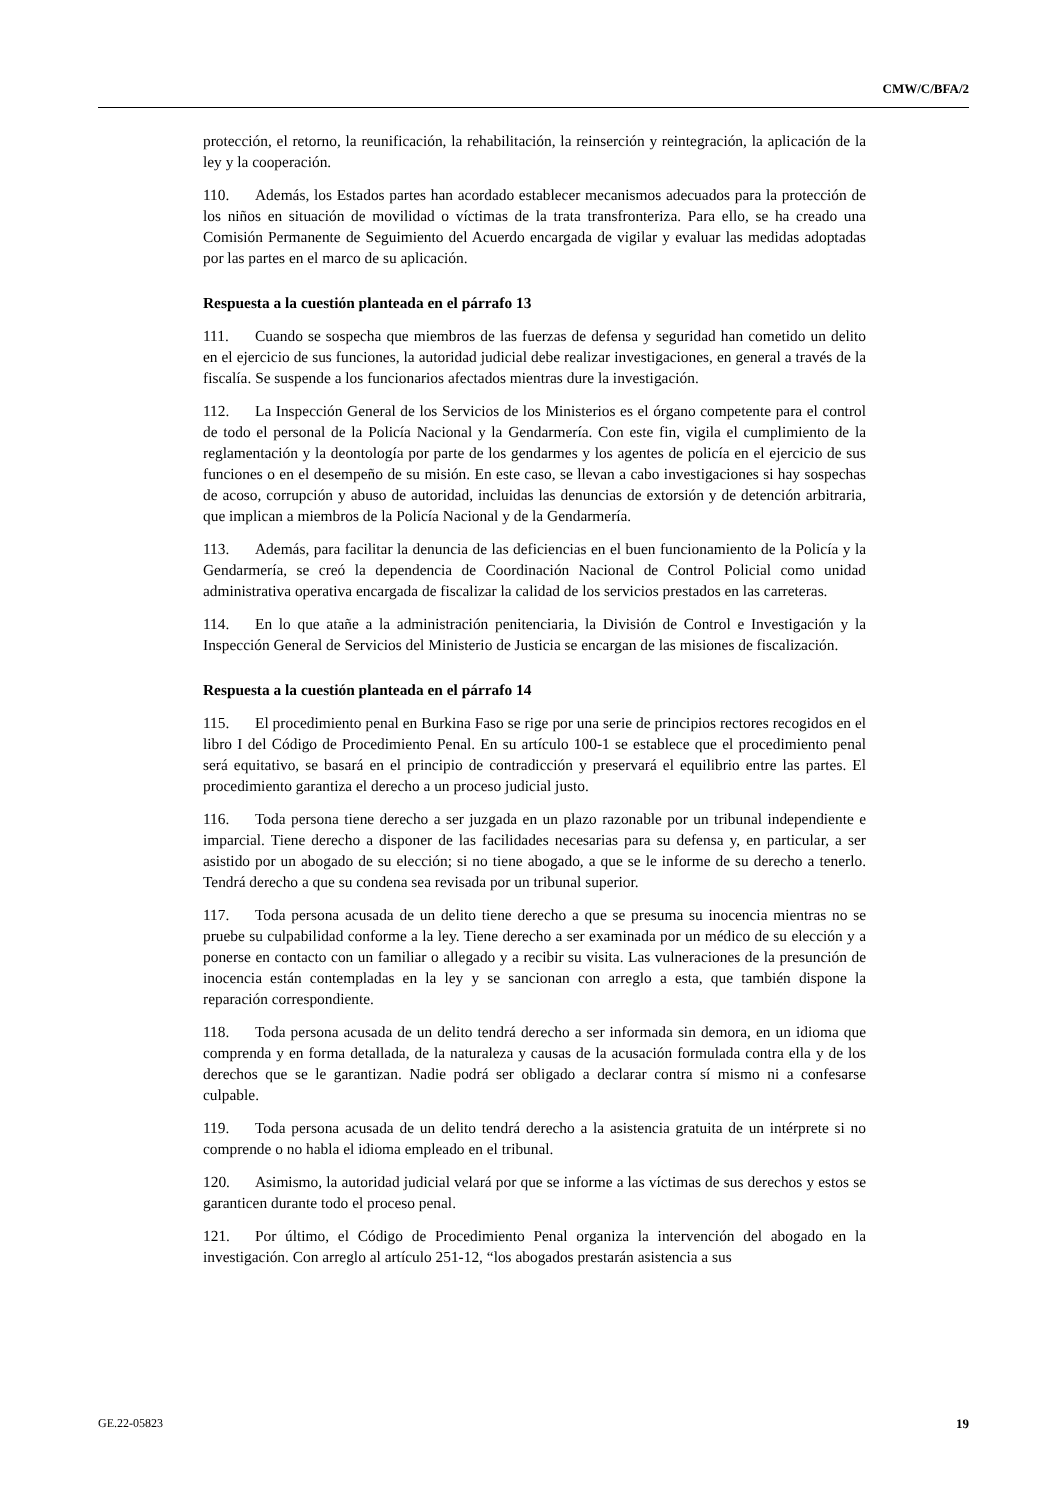CMW/C/BFA/2
protección, el retorno, la reunificación, la rehabilitación, la reinserción y reintegración, la aplicación de la ley y la cooperación.
110. Además, los Estados partes han acordado establecer mecanismos adecuados para la protección de los niños en situación de movilidad o víctimas de la trata transfronteriza. Para ello, se ha creado una Comisión Permanente de Seguimiento del Acuerdo encargada de vigilar y evaluar las medidas adoptadas por las partes en el marco de su aplicación.
Respuesta a la cuestión planteada en el párrafo 13
111. Cuando se sospecha que miembros de las fuerzas de defensa y seguridad han cometido un delito en el ejercicio de sus funciones, la autoridad judicial debe realizar investigaciones, en general a través de la fiscalía. Se suspende a los funcionarios afectados mientras dure la investigación.
112. La Inspección General de los Servicios de los Ministerios es el órgano competente para el control de todo el personal de la Policía Nacional y la Gendarmería. Con este fin, vigila el cumplimiento de la reglamentación y la deontología por parte de los gendarmes y los agentes de policía en el ejercicio de sus funciones o en el desempeño de su misión. En este caso, se llevan a cabo investigaciones si hay sospechas de acoso, corrupción y abuso de autoridad, incluidas las denuncias de extorsión y de detención arbitraria, que implican a miembros de la Policía Nacional y de la Gendarmería.
113. Además, para facilitar la denuncia de las deficiencias en el buen funcionamiento de la Policía y la Gendarmería, se creó la dependencia de Coordinación Nacional de Control Policial como unidad administrativa operativa encargada de fiscalizar la calidad de los servicios prestados en las carreteras.
114. En lo que atañe a la administración penitenciaria, la División de Control e Investigación y la Inspección General de Servicios del Ministerio de Justicia se encargan de las misiones de fiscalización.
Respuesta a la cuestión planteada en el párrafo 14
115. El procedimiento penal en Burkina Faso se rige por una serie de principios rectores recogidos en el libro I del Código de Procedimiento Penal. En su artículo 100-1 se establece que el procedimiento penal será equitativo, se basará en el principio de contradicción y preservará el equilibrio entre las partes. El procedimiento garantiza el derecho a un proceso judicial justo.
116. Toda persona tiene derecho a ser juzgada en un plazo razonable por un tribunal independiente e imparcial. Tiene derecho a disponer de las facilidades necesarias para su defensa y, en particular, a ser asistido por un abogado de su elección; si no tiene abogado, a que se le informe de su derecho a tenerlo. Tendrá derecho a que su condena sea revisada por un tribunal superior.
117. Toda persona acusada de un delito tiene derecho a que se presuma su inocencia mientras no se pruebe su culpabilidad conforme a la ley. Tiene derecho a ser examinada por un médico de su elección y a ponerse en contacto con un familiar o allegado y a recibir su visita. Las vulneraciones de la presunción de inocencia están contempladas en la ley y se sancionan con arreglo a esta, que también dispone la reparación correspondiente.
118. Toda persona acusada de un delito tendrá derecho a ser informada sin demora, en un idioma que comprenda y en forma detallada, de la naturaleza y causas de la acusación formulada contra ella y de los derechos que se le garantizan. Nadie podrá ser obligado a declarar contra sí mismo ni a confesarse culpable.
119. Toda persona acusada de un delito tendrá derecho a la asistencia gratuita de un intérprete si no comprende o no habla el idioma empleado en el tribunal.
120. Asimismo, la autoridad judicial velará por que se informe a las víctimas de sus derechos y estos se garanticen durante todo el proceso penal.
121. Por último, el Código de Procedimiento Penal organiza la intervención del abogado en la investigación. Con arreglo al artículo 251-12, “los abogados prestarán asistencia a sus
GE.22-05823 19